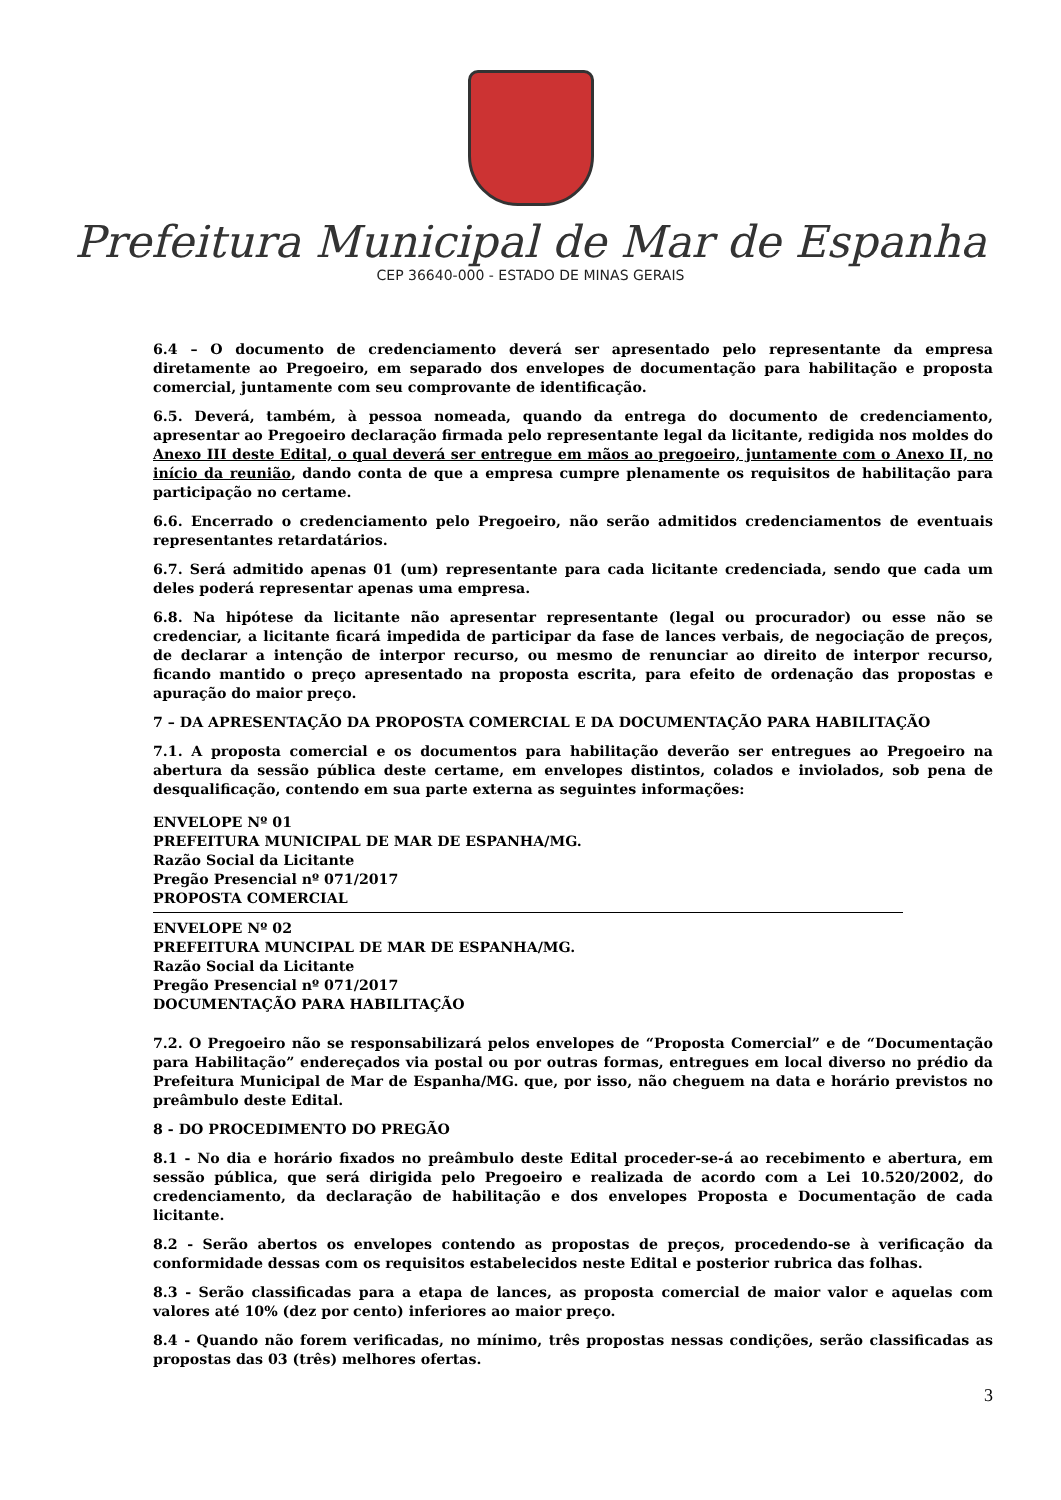Prefeitura Municipal de Mar de Espanha
CEP 36640-000 - ESTADO DE MINAS GERAIS
6.4 – O documento de credenciamento deverá ser apresentado pelo representante da empresa diretamente ao Pregoeiro, em separado dos envelopes de documentação para habilitação e proposta comercial, juntamente com seu comprovante de identificação.
6.5. Deverá, também, à pessoa nomeada, quando da entrega do documento de credenciamento, apresentar ao Pregoeiro declaração firmada pelo representante legal da licitante, redigida nos moldes do Anexo III deste Edital, o qual deverá ser entregue em mãos ao pregoeiro, juntamente com o Anexo II, no início da reunião, dando conta de que a empresa cumpre plenamente os requisitos de habilitação para participação no certame.
6.6. Encerrado o credenciamento pelo Pregoeiro, não serão admitidos credenciamentos de eventuais representantes retardatários.
6.7. Será admitido apenas 01 (um) representante para cada licitante credenciada, sendo que cada um deles poderá representar apenas uma empresa.
6.8. Na hipótese da licitante não apresentar representante (legal ou procurador) ou esse não se credenciar, a licitante ficará impedida de participar da fase de lances verbais, de negociação de preços, de declarar a intenção de interpor recurso, ou mesmo de renunciar ao direito de interpor recurso, ficando mantido o preço apresentado na proposta escrita, para efeito de ordenação das propostas e apuração do maior preço.
7 – DA APRESENTAÇÃO DA PROPOSTA COMERCIAL E DA DOCUMENTAÇÃO PARA HABILITAÇÃO
7.1. A proposta comercial e os documentos para habilitação deverão ser entregues ao Pregoeiro na abertura da sessão pública deste certame, em envelopes distintos, colados e inviolados, sob pena de desqualificação, contendo em sua parte externa as seguintes informações:
ENVELOPE Nº 01
PREFEITURA MUNICIPAL DE MAR DE ESPANHA/MG.
Razão Social da Licitante
Pregão Presencial nº 071/2017
PROPOSTA COMERCIAL
ENVELOPE Nº 02
PREFEITURA MUNCIPAL DE MAR DE ESPANHA/MG.
Razão Social da Licitante
Pregão Presencial nº 071/2017
DOCUMENTAÇÃO PARA HABILITAÇÃO
7.2. O Pregoeiro não se responsabilizará pelos envelopes de “Proposta Comercial” e de “Documentação para Habilitação” endereçados via postal ou por outras formas, entregues em local diverso no prédio da Prefeitura Municipal de Mar de Espanha/MG. que, por isso, não cheguem na data e horário previstos no preâmbulo deste Edital.
8 - DO PROCEDIMENTO DO PREGÃO
8.1 - No dia e horário fixados no preâmbulo deste Edital proceder-se-á ao recebimento e abertura, em sessão pública, que será dirigida pelo Pregoeiro e realizada de acordo com a Lei 10.520/2002, do credenciamento, da declaração de habilitação e dos envelopes Proposta e Documentação de cada licitante.
8.2 - Serão abertos os envelopes contendo as propostas de preços, procedendo-se à verificação da conformidade dessas com os requisitos estabelecidos neste Edital e posterior rubrica das folhas.
8.3 - Serão classificadas para a etapa de lances, as proposta comercial de maior valor e aquelas com valores até 10% (dez por cento) inferiores ao maior preço.
8.4 - Quando não forem verificadas, no mínimo, três propostas nessas condições, serão classificadas as propostas das 03 (três) melhores ofertas.
3